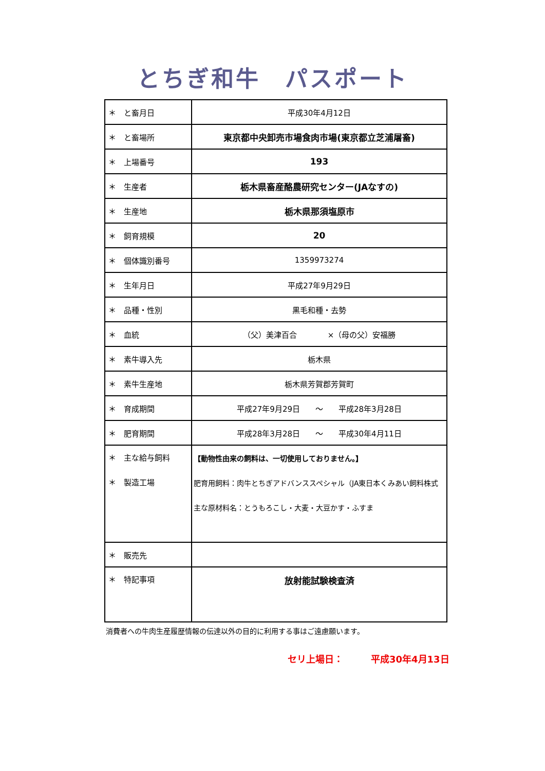とちぎ和牛　パスポート
| ＊ と畜月日 | 平成30年4月12日 |
| ＊ と畜場所 | 東京都中央卸売市場食肉市場(東京都立芝浦屠畜) |
| ＊ 上場番号 | 193 |
| ＊ 生産者 | 栃木県畜産酪農研究センター(JAなすの) |
| ＊ 生産地 | 栃木県那須塩原市 |
| ＊ 飼育規模 | 20 |
| ＊ 個体識別番号 | 1359973274 |
| ＊ 生年月日 | 平成27年9月29日 |
| ＊ 品種・性別 | 黒毛和種・去勢 |
| ＊ 血統 | （父）美津百合 ×（母の父）安福勝 |
| ＊ 素牛導入先 | 栃木県 |
| ＊ 素牛生産地 | 栃木県芳賀郡芳賀町 |
| ＊ 育成期間 | 平成27年9月29日 〜 平成28年3月28日 |
| ＊ 肥育期間 | 平成28年3月28日 〜 平成30年4月11日 |
| ＊ 主な給与飼料 ＊ 製造工場 | 【動物性由来の飼料は、一切使用しておりません。】 肥育用飼料：肉牛とちぎアドバンススペシャル（JA東日本くみあい飼料株式 主な原材料名：とうもろこし・大麦・大豆かす・ふすま |
| ＊ 販売先 | |
| ＊ 特記事項 | 放射能試験検査済 |
消費者への牛肉生産履歴情報の伝達以外の目的に利用する事はご遠慮願います。
セリ上場日：　　　平成30年4月13日